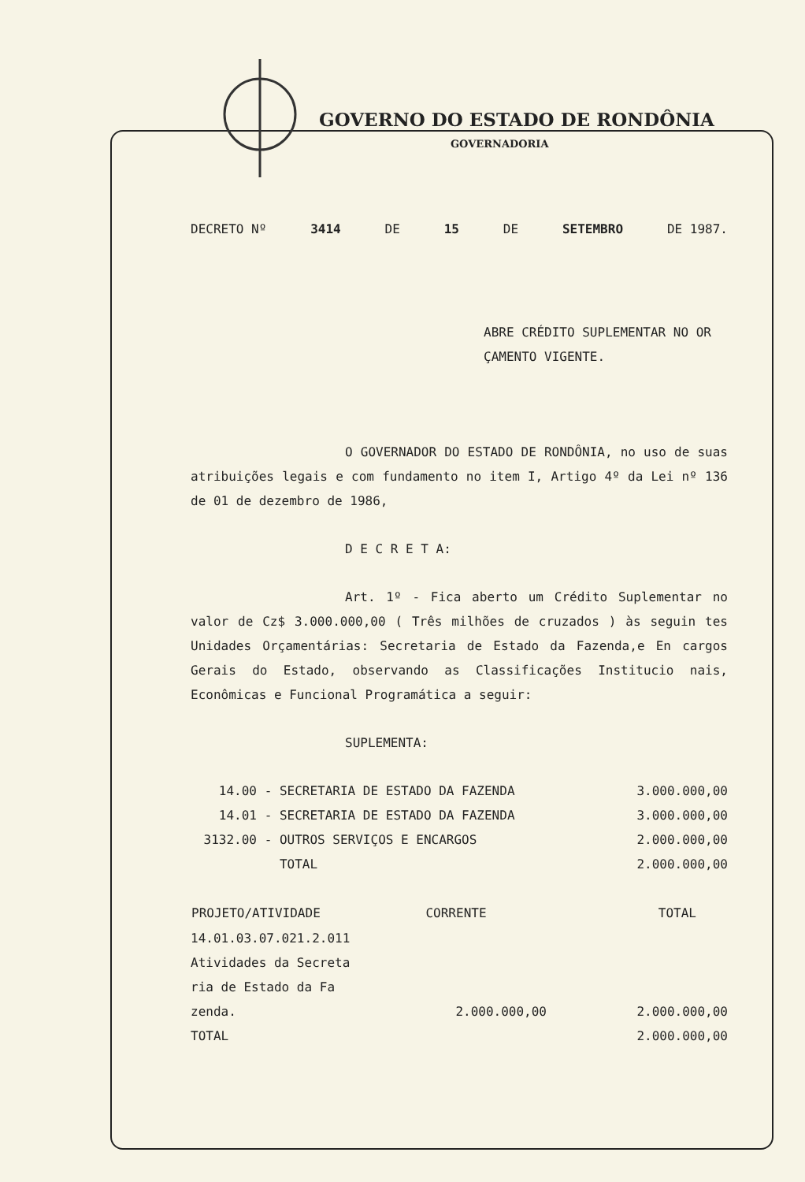GOVERNO DO ESTADO DE RONDÔNIA
GOVERNADORIA
DECRETO Nº 3414 DE 15 DE SETEMBRO DE 1987.
ABRE CRÉDITO SUPLEMENTAR NO OR ÇAMENTO VIGENTE.
O GOVERNADOR DO ESTADO DE RONDÔNIA, no uso de suas atribuições legais e com fundamento no item I, Artigo 4º da Lei nº 136 de 01 de dezembro de 1986,
D E C R E T A:
Art. 1º - Fica aberto um Crédito Suplementar no valor de Cz$ 3.000.000,00 ( Três milhões de cruzados ) às seguin tes Unidades Orçamentárias: Secretaria de Estado da Fazenda,e En cargos Gerais do Estado, observando as Classificações Institucio nais, Econômicas e Funcional Programática a seguir:
SUPLEMENTA:
| 14.00 | - SECRETARIA DE ESTADO DA FAZENDA | 3.000.000,00 |
| 14.01 | - SECRETARIA DE ESTADO DA FAZENDA | 3.000.000,00 |
| 3132.00 | - OUTROS SERVIÇOS E ENCARGOS | 2.000.000,00 |
| | TOTAL | 2.000.000,00 |
| PROJETO/ATIVIDADE | CORRENTE | TOTAL |
| --- | --- | --- |
| 14.01.03.07.021.2.011 Atividades da Secreta ria de Estado da Fa zenda. | 2.000.000,00 | 2.000.000,00 |
| TOTAL | | 2.000.000,00 |